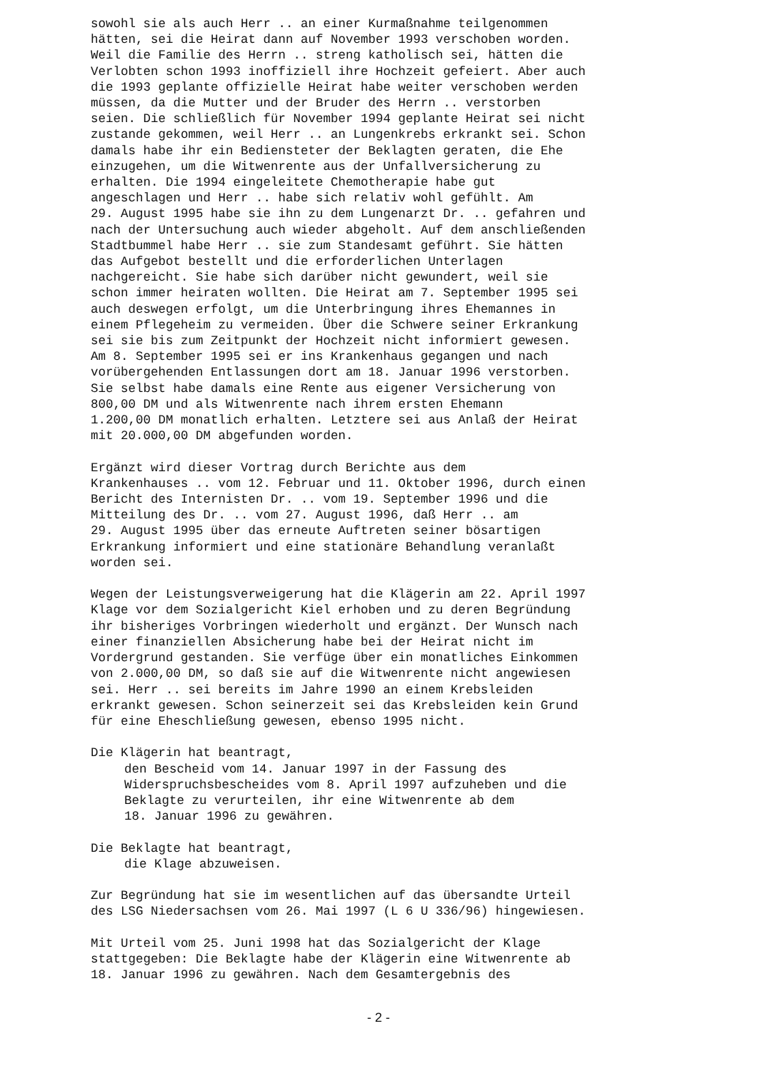sowohl sie als auch Herr .. an einer Kurmaßnahme teilgenommen hätten, sei die Heirat dann auf November 1993 verschoben worden. Weil die Familie des Herrn .. streng katholisch sei, hätten die Verlobten schon 1993 inoffiziell ihre Hochzeit gefeiert. Aber auch die 1993 geplante offizielle Heirat habe weiter verschoben werden müssen, da die Mutter und der Bruder des Herrn .. verstorben seien. Die schließlich für November 1994 geplante Heirat sei nicht zustande gekommen, weil Herr .. an Lungenkrebs erkrankt sei. Schon damals habe ihr ein Bediensteter der Beklagten geraten, die Ehe einzugehen, um die Witwenrente aus der Unfallversicherung zu erhalten. Die 1994 eingeleitete Chemotherapie habe gut angeschlagen und Herr .. habe sich relativ wohl gefühlt. Am 29. August 1995 habe sie ihn zu dem Lungenarzt Dr. .. gefahren und nach der Untersuchung auch wieder abgeholt. Auf dem anschließenden Stadtbummel habe Herr .. sie zum Standesamt geführt. Sie hätten das Aufgebot bestellt und die erforderlichen Unterlagen nachgereicht. Sie habe sich darüber nicht gewundert, weil sie schon immer heiraten wollten. Die Heirat am 7. September 1995 sei auch deswegen erfolgt, um die Unterbringung ihres Ehemannes in einem Pflegeheim zu vermeiden. Über die Schwere seiner Erkrankung sei sie bis zum Zeitpunkt der Hochzeit nicht informiert gewesen. Am 8. September 1995 sei er ins Krankenhaus gegangen und nach vorübergehenden Entlassungen dort am 18. Januar 1996 verstorben. Sie selbst habe damals eine Rente aus eigener Versicherung von 800,00 DM und als Witwenrente nach ihrem ersten Ehemann 1.200,00 DM monatlich erhalten. Letztere sei aus Anlaß der Heirat mit 20.000,00 DM abgefunden worden.
Ergänzt wird dieser Vortrag durch Berichte aus dem Krankenhauses .. vom 12. Februar und 11. Oktober 1996, durch einen Bericht des Internisten Dr. .. vom 19. September 1996 und die Mitteilung des Dr. .. vom 27. August 1996, daß Herr .. am 29. August 1995 über das erneute Auftreten seiner bösartigen Erkrankung informiert und eine stationäre Behandlung veranlaßt worden sei.
Wegen der Leistungsverweigerung hat die Klägerin am 22. April 1997 Klage vor dem Sozialgericht Kiel erhoben und zu deren Begründung ihr bisheriges Vorbringen wiederholt und ergänzt. Der Wunsch nach einer finanziellen Absicherung habe bei der Heirat nicht im Vordergrund gestanden. Sie verfüge über ein monatliches Einkommen von 2.000,00 DM, so daß sie auf die Witwenrente nicht angewiesen sei. Herr .. sei bereits im Jahre 1990 an einem Krebsleiden erkrankt gewesen. Schon seinerzeit sei das Krebsleiden kein Grund für eine Eheschließung gewesen, ebenso 1995 nicht.
Die Klägerin hat beantragt, den Bescheid vom 14. Januar 1997 in der Fassung des Widerspruchsbescheides vom 8. April 1997 aufzuheben und die Beklagte zu verurteilen, ihr eine Witwenrente ab dem 18. Januar 1996 zu gewähren.
Die Beklagte hat beantragt, die Klage abzuweisen.
Zur Begründung hat sie im wesentlichen auf das übersandte Urteil des LSG Niedersachsen vom 26. Mai 1997 (L 6 U 336/96) hingewiesen.
Mit Urteil vom 25. Juni 1998 hat das Sozialgericht der Klage stattgegeben: Die Beklagte habe der Klägerin eine Witwenrente ab 18. Januar 1996 zu gewähren. Nach dem Gesamtergebnis des
- 2 -